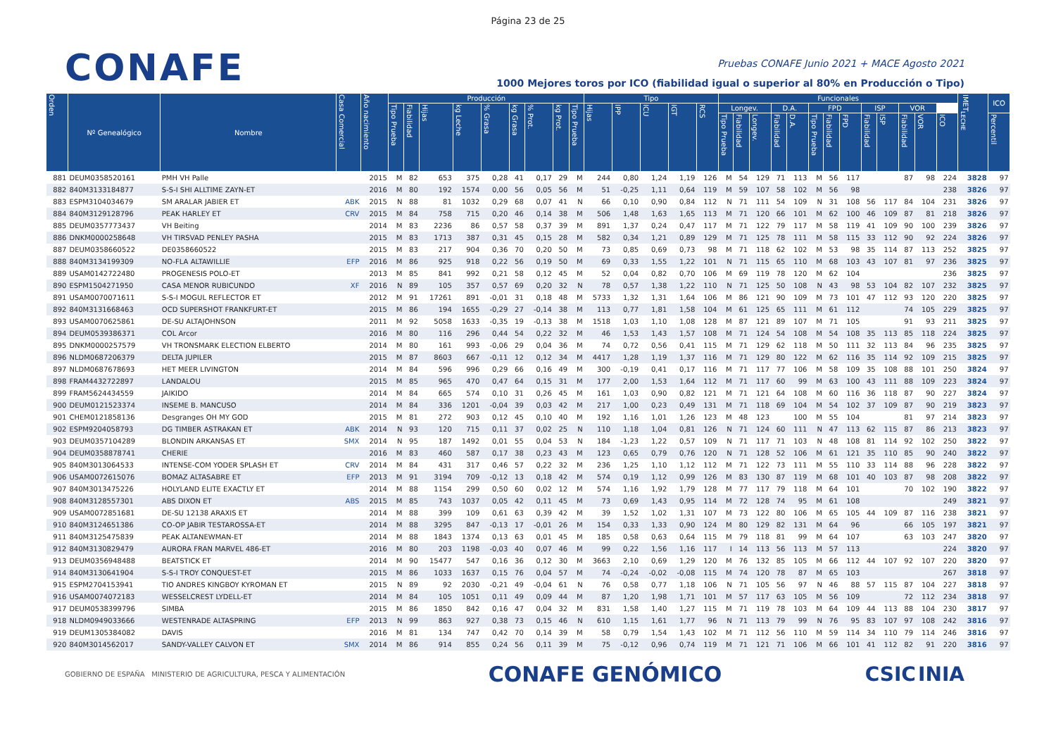Página 23 de 25
CONAFE
Pruebas CONAFE Junio 2021 + MACE Agosto 2021
1000 Mejores toros por ICO (fiabilidad igual o superior al 80% en Producción o Tipo)
| Orden | Nº Genealógico | Nombre | Casa Comercial | Año nacimiento | Producción | | | | | | | | | Tipo | | | | | Funcionales | | | | | | | | | | | | | IMET<sub>LECHE</sub> | ICO |
| --- | --- | --- | --- | --- | --- | --- | --- | --- | --- | --- | --- | --- | --- | --- | --- | --- | --- | --- | --- | --- | --- | --- | --- | --- | --- | --- | --- | --- | --- | --- | --- | --- | --- |
| | | | | | Tipo Prueba | Fiabilidad | Hijas | kg Leche | % Grasa | kg Grasa | % Prot. | kg Prot. | Tipo Prueba | Hijas | IPP | ICU | IGT | RCS | Longev. | | | D.A. | | FPD | | | ISP | | VOR | | | | |
| | | | | | | | | | | | | | | | | | | | Tipo Prueba | Fiabilidad | Longev. | Fiabilidad | D.A. | Tipo Prueba | Fiabilidad | FPD | Fiabilidad | ISP | Fiabilidad | VOR | ICO | | Percentil |
| 881 | DEUM0358520161 | PMH VH Palle | | 2015 | M | 82 | 653 | 375 | 0,28 | 41 | 0,17 | 29 | M | 244 | 0,80 | 1,24 | 1,19 | 126 | M | 54 | 129 | 71 | 113 | M | 56 | 117 | | | 87 | 98 | 224 | 3828 | 97 |
| 882 | 840M3133184877 | S-S-I SHI ALLTIME ZAYN-ET | | 2016 | M | 80 | 192 | 1574 | 0,00 | 56 | 0,05 | 56 | M | 51 | -0,25 | 1,11 | 0,64 | 119 | M | 59 | 107 | 58 | 102 | M | 56 | 98 | | | | | 238 | 3826 | 97 |
| 883 | ESPM3104034679 | SM ARALAR JABIER ET | ABK | 2015 | N | 88 | 81 | 1032 | 0,29 | 68 | 0,07 | 41 | N | 66 | 0,10 | 0,90 | 0,84 | 112 | N | 71 | 111 | 54 | 109 | N | 31 | 108 | 56 | 117 | 84 | 104 | 231 | 3826 | 97 |
| 884 | 840M3129128796 | PEAK HARLEY ET | CRV | 2015 | M | 84 | 758 | 715 | 0,20 | 46 | 0,14 | 38 | M | 506 | 1,48 | 1,63 | 1,65 | 113 | M | 71 | 120 | 66 | 101 | M | 62 | 100 | 46 | 109 | 87 | 81 | 218 | 3826 | 97 |
| 885 | DEUM0357773437 | VH Beiting | | 2014 | M | 83 | 2236 | 86 | 0,57 | 58 | 0,37 | 39 | M | 891 | 1,37 | 0,24 | 0,47 | 117 | M | 71 | 122 | 79 | 117 | M | 58 | 119 | 41 | 109 | 90 | 100 | 239 | 3826 | 97 |
| 886 | DNKM0000258648 | VH TIRSVAD PENLEY PASHA | | 2015 | M | 83 | 1713 | 387 | 0,31 | 45 | 0,15 | 28 | M | 582 | 0,34 | 1,21 | 0,89 | 129 | M | 71 | 125 | 78 | 111 | M | 58 | 115 | 33 | 112 | 90 | 92 | 224 | 3826 | 97 |
| 887 | DEUM0358660522 | DE0358660522 | | 2015 | M | 83 | 217 | 904 | 0,36 | 70 | 0,20 | 50 | M | 73 | 0,85 | 0,69 | 0,73 | 98 | M | 71 | 118 | 62 | 102 | M | 53 | 98 | 35 | 114 | 87 | 113 | 252 | 3825 | 97 |
| 888 | 840M3134199309 | NO-FLA ALTAWILLIE | EFP | 2016 | M | 86 | 925 | 918 | 0,22 | 56 | 0,19 | 50 | M | 69 | 0,33 | 1,55 | 1,22 | 101 | N | 71 | 115 | 65 | 110 | M | 68 | 103 | 43 | 107 | 81 | 97 | 236 | 3825 | 97 |
| 889 | USAM0142722480 | PROGENESIS POLO-ET | | 2013 | M | 85 | 841 | 992 | 0,21 | 58 | 0,12 | 45 | M | 52 | 0,04 | 0,82 | 0,70 | 106 | M | 69 | 119 | 78 | 120 | M | 62 | 104 | | | | | 236 | 3825 | 97 |
| 890 | ESPM1504271950 | CASA MENOR RUBICUNDO | XF | 2016 | N | 89 | 105 | 357 | 0,57 | 69 | 0,20 | 32 | N | 78 | 0,57 | 1,38 | 1,22 | 110 | N | 71 | 125 | 50 | 108 | N | 43 | 98 | 53 | 104 | 82 | 107 | 232 | 3825 | 97 |
| 891 | USAM0070071611 | S-S-I MOGUL REFLECTOR ET | | 2012 | M | 91 | 17261 | 891 | -0,01 | 31 | 0,18 | 48 | M | 5733 | 1,32 | 1,31 | 1,64 | 106 | M | 86 | 121 | 90 | 109 | M | 73 | 101 | 47 | 112 | 93 | 120 | 220 | 3825 | 97 |
| 892 | 840M3131668463 | OCD SUPERSHOT FRANKFURT-ET | | 2015 | M | 86 | 194 | 1655 | -0,29 | 27 | -0,14 | 38 | M | 113 | 0,77 | 1,81 | 1,58 | 104 | M | 61 | 125 | 65 | 111 | M | 61 | 112 | | | 74 | 105 | 229 | 3825 | 97 |
| 893 | USAM0070625861 | DE-SU ALTAJOHNSON | | 2011 | M | 92 | 5058 | 1633 | -0,35 | 19 | -0,13 | 38 | M | 1518 | 1,03 | 1,10 | 1,08 | 128 | M | 87 | 121 | 89 | 107 | M | 71 | 105 | | | 91 | 93 | 211 | 3825 | 97 |
| 894 | DEUM0539386371 | COL Arcor | | 2016 | M | 80 | 116 | 296 | 0,44 | 54 | 0,22 | 32 | M | 46 | 1,53 | 1,43 | 1,57 | 108 | M | 71 | 124 | 54 | 108 | M | 54 | 108 | 35 | 113 | 85 | 118 | 224 | 3825 | 97 |
| 895 | DNKM0000257579 | VH TRONSMARK ELECTION ELBERTO | | 2014 | M | 80 | 161 | 993 | -0,06 | 29 | 0,04 | 36 | M | 74 | 0,72 | 0,56 | 0,41 | 115 | M | 71 | 129 | 62 | 118 | M | 50 | 111 | 32 | 113 | 84 | 96 | 235 | 3825 | 97 |
| 896 | NLDM0687206379 | DELTA JUPILER | | 2015 | M | 87 | 8603 | 667 | -0,11 | 12 | 0,12 | 34 | M | 4417 | 1,28 | 1,19 | 1,37 | 116 | M | 71 | 129 | 80 | 122 | M | 62 | 116 | 35 | 114 | 92 | 109 | 215 | 3825 | 97 |
| 897 | NLDM0687678693 | HET MEER LIVINGTON | | 2014 | M | 84 | 596 | 996 | 0,29 | 66 | 0,16 | 49 | M | 300 | -0,19 | 0,41 | 0,17 | 116 | M | 71 | 117 | 77 | 106 | M | 58 | 109 | 35 | 108 | 88 | 101 | 250 | 3824 | 97 |
| 898 | FRAM4432722897 | LANDALOU | | 2015 | M | 85 | 965 | 470 | 0,47 | 64 | 0,15 | 31 | M | 177 | 2,00 | 1,53 | 1,64 | 112 | M | 71 | 117 | 60 | 99 | M | 63 | 100 | 43 | 111 | 88 | 109 | 223 | 3824 | 97 |
| 899 | FRAM5624434559 | JAIKIDO | | 2014 | M | 84 | 665 | 574 | 0,10 | 31 | 0,26 | 45 | M | 161 | 1,03 | 0,90 | 0,82 | 121 | M | 71 | 121 | 64 | 108 | M | 60 | 116 | 36 | 118 | 87 | 90 | 227 | 3824 | 97 |
| 900 | DEUM0121523374 | INSEME B. MANCUSO | | 2014 | M | 84 | 336 | 1201 | -0,04 | 39 | 0,03 | 42 | M | 217 | 1,00 | 0,23 | 0,49 | 131 | M | 71 | 118 | 69 | 104 | M | 54 | 102 | 37 | 109 | 87 | 90 | 219 | 3823 | 97 |
| 901 | CHEM0121858136 | Desgranges OH MY GOD | | 2015 | M | 81 | 272 | 903 | 0,12 | 45 | 0,10 | 40 | M | 192 | 1,16 | 1,01 | 1,26 | 123 | M | 48 | 123 | | 100 | M | 55 | 104 | | | 81 | 97 | 214 | 3823 | 97 |
| 902 | ESPM9204058793 | DG TIMBER ASTRAKAN ET | ABK | 2014 | N | 93 | 120 | 715 | 0,11 | 37 | 0,02 | 25 | N | 110 | 1,18 | 1,04 | 0,81 | 126 | N | 71 | 124 | 60 | 111 | N | 47 | 113 | 62 | 115 | 87 | 86 | 213 | 3823 | 97 |
| 903 | DEUM0357104289 | BLONDIN ARKANSAS ET | SMX | 2014 | N | 95 | 187 | 1492 | 0,01 | 55 | 0,04 | 53 | N | 184 | -1,23 | 1,22 | 0,57 | 109 | N | 71 | 117 | 71 | 103 | N | 48 | 108 | 81 | 114 | 92 | 102 | 250 | 3822 | 97 |
| 904 | DEUM0358878741 | CHERIE | | 2016 | M | 83 | 460 | 587 | 0,17 | 38 | 0,23 | 43 | M | 123 | 0,65 | 0,79 | 0,76 | 120 | N | 71 | 128 | 52 | 106 | M | 61 | 121 | 35 | 110 | 85 | 90 | 240 | 3822 | 97 |
| 905 | 840M3013064533 | INTENSE-COM YODER SPLASH ET | CRV | 2014 | M | 84 | 431 | 317 | 0,46 | 57 | 0,22 | 32 | M | 236 | 1,25 | 1,10 | 1,12 | 112 | M | 71 | 122 | 73 | 111 | M | 55 | 110 | 33 | 114 | 88 | 96 | 228 | 3822 | 97 |
| 906 | USAM0072615076 | BOMAZ ALTASABRE ET | EFP | 2013 | M | 91 | 3194 | 709 | -0,12 | 13 | 0,18 | 42 | M | 574 | 0,19 | 1,12 | 0,99 | 126 | M | 83 | 130 | 87 | 119 | M | 68 | 101 | 40 | 103 | 87 | 98 | 208 | 3822 | 97 |
| 907 | 840M3013475226 | HOLYLAND ELITE EXACTLY ET | | 2014 | M | 88 | 1154 | 299 | 0,50 | 60 | 0,02 | 12 | M | 574 | 1,16 | 1,92 | 1,79 | 128 | M | 77 | 117 | 79 | 118 | M | 64 | 101 | | | 70 | 102 | 190 | 3822 | 97 |
| 908 | 840M3128557301 | ABS DIXON ET | ABS | 2015 | M | 85 | 743 | 1037 | 0,05 | 42 | 0,11 | 45 | M | 73 | 0,69 | 1,43 | 0,95 | 114 | M | 72 | 128 | 74 | 95 | M | 61 | 108 | | | | | 249 | 3821 | 97 |
| 909 | USAM0072851681 | DE-SU 12138 ARAXIS ET | | 2014 | M | 88 | 399 | 109 | 0,61 | 63 | 0,39 | 42 | M | 39 | 1,52 | 1,02 | 1,31 | 107 | M | 73 | 122 | 80 | 106 | M | 65 | 105 | 44 | 109 | 87 | 116 | 238 | 3821 | 97 |
| 910 | 840M3124651386 | CO-OP JABIR TESTAROSSA-ET | | 2014 | M | 88 | 3295 | 847 | -0,13 | 17 | -0,01 | 26 | M | 154 | 0,33 | 1,33 | 0,90 | 124 | M | 80 | 129 | 82 | 131 | M | 64 | 96 | | | 66 | 105 | 197 | 3821 | 97 |
| 911 | 840M3125475839 | PEAK ALTANEWMAN-ET | | 2014 | M | 88 | 1843 | 1374 | 0,13 | 63 | 0,01 | 45 | M | 185 | 0,58 | 0,63 | 0,64 | 115 | M | 79 | 118 | 81 | 99 | M | 64 | 107 | | | 63 | 103 | 247 | 3820 | 97 |
| 912 | 840M3130829479 | AURORA FRAN MARVEL 486-ET | | 2016 | M | 80 | 203 | 1198 | -0,03 | 40 | 0,07 | 46 | M | 99 | 0,22 | 1,56 | 1,16 | 117 | I | 14 | 113 | 56 | 113 | M | 57 | 113 | | | | | 224 | 3820 | 97 |
| 913 | DEUM0356948488 | BEATSTICK ET | | 2014 | M | 90 | 15477 | 547 | 0,16 | 36 | 0,12 | 30 | M | 3663 | 2,10 | 0,69 | 1,29 | 120 | M | 76 | 132 | 85 | 105 | M | 66 | 112 | 44 | 107 | 92 | 107 | 220 | 3820 | 97 |
| 914 | 840M3130641904 | S-S-I TROY CONQUEST-ET | | 2015 | M | 86 | 1033 | 1637 | 0,15 | 76 | 0,04 | 57 | M | 74 | -0,24 | -0,02 | -0,08 | 115 | M | 74 | 120 | 78 | 87 | M | 65 | 103 | | | | | 267 | 3818 | 97 |
| 915 | ESPM2704153941 | TIO ANDRES KINGBOY KYROMAN ET | | 2015 | N | 89 | 92 | 2030 | -0,21 | 49 | -0,04 | 61 | N | 76 | 0,58 | 0,77 | 1,18 | 106 | N | 71 | 105 | 56 | 97 | N | 46 | 88 | 57 | 115 | 87 | 104 | 227 | 3818 | 97 |
| 916 | USAM0074072183 | WESSELCREST LYDELL-ET | | 2014 | M | 84 | 105 | 1051 | 0,11 | 49 | 0,09 | 44 | M | 87 | 1,20 | 1,98 | 1,71 | 101 | M | 57 | 117 | 63 | 105 | M | 56 | 109 | | | 72 | 112 | 234 | 3818 | 97 |
| 917 | DEUM0538399796 | SIMBA | | 2015 | M | 86 | 1850 | 842 | 0,16 | 47 | 0,04 | 32 | M | 831 | 1,58 | 1,40 | 1,27 | 115 | M | 71 | 119 | 78 | 103 | M | 64 | 109 | 44 | 113 | 88 | 104 | 230 | 3817 | 97 |
| 918 | NLDM0949033666 | WESTENRADE ALTASPRING | EFP | 2013 | N | 99 | 863 | 927 | 0,38 | 73 | 0,15 | 46 | N | 610 | 1,15 | 1,61 | 1,77 | 96 | N | 71 | 113 | 79 | 99 | N | 76 | 95 | 83 | 107 | 97 | 108 | 242 | 3816 | 97 |
| 919 | DEUM1305384082 | DAVIS | | 2016 | M | 81 | 134 | 747 | 0,42 | 70 | 0,14 | 39 | M | 58 | 0,79 | 1,54 | 1,43 | 102 | M | 71 | 112 | 56 | 110 | M | 59 | 114 | 34 | 110 | 79 | 114 | 246 | 3816 | 97 |
| 920 | 840M3014562017 | SANDY-VALLEY CALVON ET | SMX | 2014 | M | 86 | 914 | 855 | 0,24 | 56 | 0,11 | 39 | M | 75 | -0,12 | 0,96 | 0,74 | 119 | M | 71 | 121 | 71 | 106 | M | 66 | 101 | 41 | 112 | 82 | 91 | 220 | 3816 | 97 |
GOBIERNO DE ESPAÑA MINISTERIO DE AGRICULTURA, PESCA Y ALIMENTACIÓN
CONAFE GENÓMICO CSIC INIA